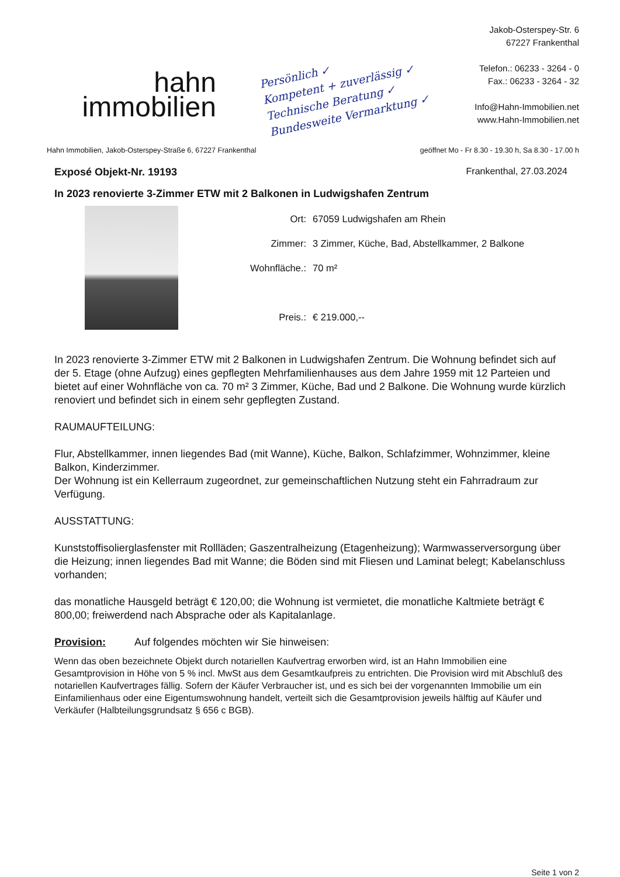hahn
immobilien
Persönlich ✓
Kompetent + zuverlässig ✓
Technische Beratung ✓
Bundesweite Vermarktung ✓
Jakob-Osterspey-Str. 6
67227 Frankenthal
Telefon.: 06233 - 3264 - 0
Fax.: 06233 - 3264 - 32
Info@Hahn-Immobilien.net
www.Hahn-Immobilien.net
Hahn Immobilien, Jakob-Osterspey-Straße 6, 67227 Frankenthal geöffnet Mo - Fr 8.30 - 19.30 h, Sa 8.30 - 17.00 h
Exposé Objekt-Nr. 19193 Frankenthal, 27.03.2024
In 2023 renovierte 3-Zimmer ETW mit 2 Balkonen in Ludwigshafen Zentrum
| Ort: | 67059 Ludwigshafen am Rhein |
| Zimmer: | 3 Zimmer, Küche, Bad, Abstellkammer, 2 Balkone |
| Wohnfläche.: | 70 m² |
| Preis.: | € 219.000,-- |
In 2023 renovierte 3-Zimmer ETW mit 2 Balkonen in Ludwigshafen Zentrum. Die Wohnung befindet sich auf der 5. Etage (ohne Aufzug) eines gepflegten Mehrfamilienhauses aus dem Jahre 1959 mit 12 Parteien und bietet auf einer Wohnfläche von ca. 70 m² 3 Zimmer, Küche, Bad und 2 Balkone. Die Wohnung wurde kürzlich renoviert und befindet sich in einem sehr gepflegten Zustand.
RAUMAUFTEILUNG:
Flur, Abstellkammer, innen liegendes Bad (mit Wanne), Küche, Balkon, Schlafzimmer, Wohnzimmer, kleine Balkon, Kinderzimmer.
Der Wohnung ist ein Kellerraum zugeordnet, zur gemeinschaftlichen Nutzung steht ein Fahrradraum zur Verfügung.
AUSSTATTUNG:
Kunststoffisolierglasfenster mit Rollläden; Gaszentralheizung (Etagenheizung); Warmwasserversorgung über die Heizung; innen liegendes Bad mit Wanne; die Böden sind mit Fliesen und Laminat belegt; Kabelanschluss vorhanden;
das monatliche Hausgeld beträgt € 120,00; die Wohnung ist vermietet, die monatliche Kaltmiete beträgt € 800,00; freiwerdend nach Absprache oder als Kapitalanlage.
Provision: Auf folgendes möchten wir Sie hinweisen:
Wenn das oben bezeichnete Objekt durch notariellen Kaufvertrag erworben wird, ist an Hahn Immobilien eine Gesamtprovision in Höhe von 5 % incl. MwSt aus dem Gesamtkaufpreis zu entrichten. Die Provision wird mit Abschluß des notariellen Kaufvertrages fällig. Sofern der Käufer Verbraucher ist, und es sich bei der vorgenannten Immobilie um ein Einfamilienhaus oder eine Eigentumswohnung handelt, verteilt sich die Gesamtprovision jeweils hälftig auf Käufer und Verkäufer (Halbteilungsgrundsatz § 656 c BGB).
Seite 1 von 2